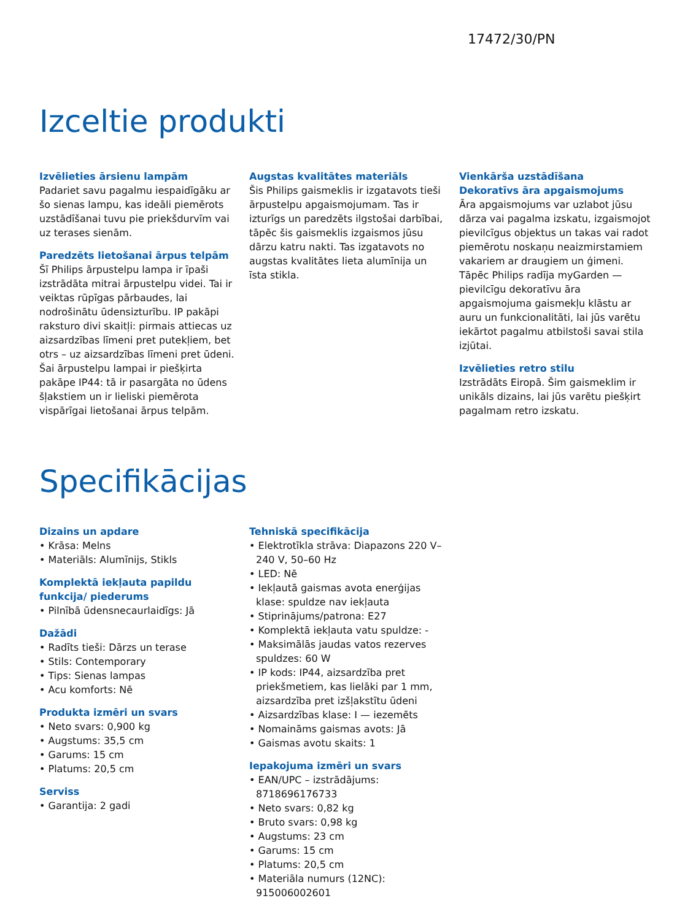17472/30/PN
Izceltie produkti
Izvēlieties ārsienu lampām
Padariet savu pagalmu iespaidīgāku ar šo sienas lampu, kas ideāli piemērots uzstādīšanai tuvu pie priekšdurvīm vai uz terases sienām.
Paredzēts lietošanai ārpus telpām
Šī Philips ārpustelpu lampa ir īpaši izstrādāta mitrai ārpustelpu videi. Tai ir veiktas rūpīgas pārbaudes, lai nodrošinātu ūdensizturību. IP pakāpi raksturo divi skaitļi: pirmais attiecas uz aizsardzības līmeni pret putekļiem, bet otrs – uz aizsardzības līmeni pret ūdeni. Šai ārpustelpu lampai ir piešķirta pakāpe IP44: tā ir pasargāta no ūdens šļakstiem un ir lieliski piemērota vispārīgai lietošanai ārpus telpām.
Augstas kvalitātes materiāls
Šis Philips gaismeklis ir izgatavots tieši ārpustelpu apgaismojumam. Tas ir izturīgs un paredzēts ilgstošai darbībai, tāpēc šis gaismeklis izgaismos jūsu dārzu katru nakti. Tas izgatavots no augstas kvalitātes lieta alumīnija un īsta stikla.
Vienkārša uzstādīšana
Dekoratīvs āra apgaismojums
Āra apgaismojums var uzlabot jūsu dārza vai pagalma izskatu, izgaismojot pievilcīgus objektus un takas vai radot piemērotu noskaņu neaizmirstamiem vakariem ar draugiem un ģimeni. Tāpēc Philips radīja myGarden — pievilcīgu dekoratīvu āra apgaismojuma gaismekļu klāstu ar auru un funkcionalitāti, lai jūs varētu iekārtot pagalmu atbilstoši savai stila izjūtai.
Izvēlieties retro stilu
Izstrādāts Eiropā. Šim gaismeklim ir unikāls dizains, lai jūs varētu piešķirt pagalmam retro izskatu.
Specifikācijas
Dizains un apdare
• Krāsa: Melns
• Materiāls: Alumīnijs, Stikls
Komplektā iekļauta papildu funkcija/ piederums
• Pilnībā ūdensnecaurlaidīgs: Jā
Dažādi
• Radīts tieši: Dārzs un terase
• Stils: Contemporary
• Tips: Sienas lampas
• Acu komforts: Nē
Produkta izmēri un svars
• Neto svars: 0,900 kg
• Augstums: 35,5 cm
• Garums: 15 cm
• Platums: 20,5 cm
Serviss
• Garantija: 2 gadi
Tehniskā specifikācija
• Elektrotīkla strāva: Diapazons 220 V–240 V, 50–60 Hz
• LED: Nē
• Iekļautā gaismas avota enerģijas klase: spuldze nav iekļauta
• Stiprinājums/patrona: E27
• Komplektā iekļauta vatu spuldze: -
• Maksimālās jaudas vatos rezerves spuldzes: 60 W
• IP kods: IP44, aizsardzība pret priekšmetiem, kas lielāki par 1 mm, aizsardzība pret izšļakstītu ūdeni
• Aizsardzības klase: I — iezemēts
• Nomaināms gaismas avots: Jā
• Gaismas avotu skaits: 1
Iepakojuma izmēri un svars
• EAN/UPC – izstrādājums: 8718696176733
• Neto svars: 0,82 kg
• Bruto svars: 0,98 kg
• Augstums: 23 cm
• Garums: 15 cm
• Platums: 20,5 cm
• Materiāla numurs (12NC): 915006002601